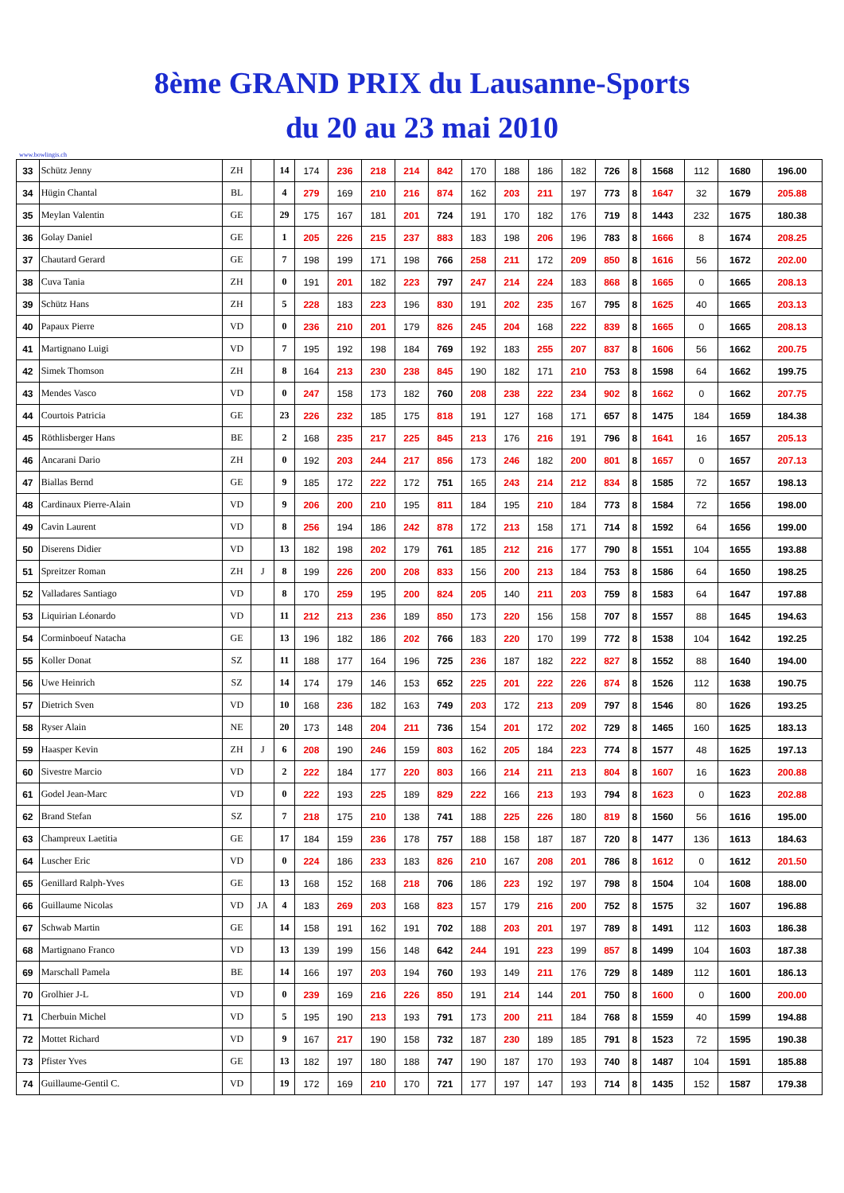8ème GRAND PRIX du Lausanne-Sports
du 20 au 23 mai 2010
www.bowlingis.ch
| 33 | Schütz Jenny | ZH | | 14 | 174 | 236 | 218 | 214 | 842 | 170 | 188 | 186 | 182 | 726 | 8 | 1568 | 112 | 1680 | 196.00 |
| 34 | Hügin Chantal | BL | | 4 | 279 | 169 | 210 | 216 | 874 | 162 | 203 | 211 | 197 | 773 | 8 | 1647 | 32 | 1679 | 205.88 |
| 35 | Meylan Valentin | GE | | 29 | 175 | 167 | 181 | 201 | 724 | 191 | 170 | 182 | 176 | 719 | 8 | 1443 | 232 | 1675 | 180.38 |
| 36 | Golay Daniel | GE | | 1 | 205 | 226 | 215 | 237 | 883 | 183 | 198 | 206 | 196 | 783 | 8 | 1666 | 8 | 1674 | 208.25 |
| 37 | Chautard Gerard | GE | | 7 | 198 | 199 | 171 | 198 | 766 | 258 | 211 | 172 | 209 | 850 | 8 | 1616 | 56 | 1672 | 202.00 |
| 38 | Cuva Tania | ZH | | 0 | 191 | 201 | 182 | 223 | 797 | 247 | 214 | 224 | 183 | 868 | 8 | 1665 | 0 | 1665 | 208.13 |
| 39 | Schütz Hans | ZH | | 5 | 228 | 183 | 223 | 196 | 830 | 191 | 202 | 235 | 167 | 795 | 8 | 1625 | 40 | 1665 | 203.13 |
| 40 | Papaux Pierre | VD | | 0 | 236 | 210 | 201 | 179 | 826 | 245 | 204 | 168 | 222 | 839 | 8 | 1665 | 0 | 1665 | 208.13 |
| 41 | Martignano Luigi | VD | | 7 | 195 | 192 | 198 | 184 | 769 | 192 | 183 | 255 | 207 | 837 | 8 | 1606 | 56 | 1662 | 200.75 |
| 42 | Simek Thomson | ZH | | 8 | 164 | 213 | 230 | 238 | 845 | 190 | 182 | 171 | 210 | 753 | 8 | 1598 | 64 | 1662 | 199.75 |
| 43 | Mendes Vasco | VD | | 0 | 247 | 158 | 173 | 182 | 760 | 208 | 238 | 222 | 234 | 902 | 8 | 1662 | 0 | 1662 | 207.75 |
| 44 | Courtois Patricia | GE | | 23 | 226 | 232 | 185 | 175 | 818 | 191 | 127 | 168 | 171 | 657 | 8 | 1475 | 184 | 1659 | 184.38 |
| 45 | Röthlisberger Hans | BE | | 2 | 168 | 235 | 217 | 225 | 845 | 213 | 176 | 216 | 191 | 796 | 8 | 1641 | 16 | 1657 | 205.13 |
| 46 | Ancarani Dario | ZH | | 0 | 192 | 203 | 244 | 217 | 856 | 173 | 246 | 182 | 200 | 801 | 8 | 1657 | 0 | 1657 | 207.13 |
| 47 | Biallas Bernd | GE | | 9 | 185 | 172 | 222 | 172 | 751 | 165 | 243 | 214 | 212 | 834 | 8 | 1585 | 72 | 1657 | 198.13 |
| 48 | Cardinaux Pierre-Alain | VD | | 9 | 206 | 200 | 210 | 195 | 811 | 184 | 195 | 210 | 184 | 773 | 8 | 1584 | 72 | 1656 | 198.00 |
| 49 | Cavin Laurent | VD | | 8 | 256 | 194 | 186 | 242 | 878 | 172 | 213 | 158 | 171 | 714 | 8 | 1592 | 64 | 1656 | 199.00 |
| 50 | Diserens Didier | VD | | 13 | 182 | 198 | 202 | 179 | 761 | 185 | 212 | 216 | 177 | 790 | 8 | 1551 | 104 | 1655 | 193.88 |
| 51 | Spreitzer Roman | ZH | J | 8 | 199 | 226 | 200 | 208 | 833 | 156 | 200 | 213 | 184 | 753 | 8 | 1586 | 64 | 1650 | 198.25 |
| 52 | Valladares Santiago | VD | | 8 | 170 | 259 | 195 | 200 | 824 | 205 | 140 | 211 | 203 | 759 | 8 | 1583 | 64 | 1647 | 197.88 |
| 53 | Liquirian Léonardo | VD | | 11 | 212 | 213 | 236 | 189 | 850 | 173 | 220 | 156 | 158 | 707 | 8 | 1557 | 88 | 1645 | 194.63 |
| 54 | Corminboeuf Natacha | GE | | 13 | 196 | 182 | 186 | 202 | 766 | 183 | 220 | 170 | 199 | 772 | 8 | 1538 | 104 | 1642 | 192.25 |
| 55 | Koller Donat | SZ | | 11 | 188 | 177 | 164 | 196 | 725 | 236 | 187 | 182 | 222 | 827 | 8 | 1552 | 88 | 1640 | 194.00 |
| 56 | Uwe Heinrich | SZ | | 14 | 174 | 179 | 146 | 153 | 652 | 225 | 201 | 222 | 226 | 874 | 8 | 1526 | 112 | 1638 | 190.75 |
| 57 | Dietrich Sven | VD | | 10 | 168 | 236 | 182 | 163 | 749 | 203 | 172 | 213 | 209 | 797 | 8 | 1546 | 80 | 1626 | 193.25 |
| 58 | Ryser Alain | NE | | 20 | 173 | 148 | 204 | 211 | 736 | 154 | 201 | 172 | 202 | 729 | 8 | 1465 | 160 | 1625 | 183.13 |
| 59 | Haasper Kevin | ZH | J | 6 | 208 | 190 | 246 | 159 | 803 | 162 | 205 | 184 | 223 | 774 | 8 | 1577 | 48 | 1625 | 197.13 |
| 60 | Sivestre Marcio | VD | | 2 | 222 | 184 | 177 | 220 | 803 | 166 | 214 | 211 | 213 | 804 | 8 | 1607 | 16 | 1623 | 200.88 |
| 61 | Godel Jean-Marc | VD | | 0 | 222 | 193 | 225 | 189 | 829 | 222 | 166 | 213 | 193 | 794 | 8 | 1623 | 0 | 1623 | 202.88 |
| 62 | Brand Stefan | SZ | | 7 | 218 | 175 | 210 | 138 | 741 | 188 | 225 | 226 | 180 | 819 | 8 | 1560 | 56 | 1616 | 195.00 |
| 63 | Champreux Laetitia | GE | | 17 | 184 | 159 | 236 | 178 | 757 | 188 | 158 | 187 | 187 | 720 | 8 | 1477 | 136 | 1613 | 184.63 |
| 64 | Luscher Eric | VD | | 0 | 224 | 186 | 233 | 183 | 826 | 210 | 167 | 208 | 201 | 786 | 8 | 1612 | 0 | 1612 | 201.50 |
| 65 | Genillard Ralph-Yves | GE | | 13 | 168 | 152 | 168 | 218 | 706 | 186 | 223 | 192 | 197 | 798 | 8 | 1504 | 104 | 1608 | 188.00 |
| 66 | Guillaume Nicolas | VD | JA | 4 | 183 | 269 | 203 | 168 | 823 | 157 | 179 | 216 | 200 | 752 | 8 | 1575 | 32 | 1607 | 196.88 |
| 67 | Schwab Martin | GE | | 14 | 158 | 191 | 162 | 191 | 702 | 188 | 203 | 201 | 197 | 789 | 8 | 1491 | 112 | 1603 | 186.38 |
| 68 | Martignano Franco | VD | | 13 | 139 | 199 | 156 | 148 | 642 | 244 | 191 | 223 | 199 | 857 | 8 | 1499 | 104 | 1603 | 187.38 |
| 69 | Marschall Pamela | BE | | 14 | 166 | 197 | 203 | 194 | 760 | 193 | 149 | 211 | 176 | 729 | 8 | 1489 | 112 | 1601 | 186.13 |
| 70 | Grolhier J-L | VD | | 0 | 239 | 169 | 216 | 226 | 850 | 191 | 214 | 144 | 201 | 750 | 8 | 1600 | 0 | 1600 | 200.00 |
| 71 | Cherbuin Michel | VD | | 5 | 195 | 190 | 213 | 193 | 791 | 173 | 200 | 211 | 184 | 768 | 8 | 1559 | 40 | 1599 | 194.88 |
| 72 | Mottet Richard | VD | | 9 | 167 | 217 | 190 | 158 | 732 | 187 | 230 | 189 | 185 | 791 | 8 | 1523 | 72 | 1595 | 190.38 |
| 73 | Pfister Yves | GE | | 13 | 182 | 197 | 180 | 188 | 747 | 190 | 187 | 170 | 193 | 740 | 8 | 1487 | 104 | 1591 | 185.88 |
| 74 | Guillaume-Gentil C. | VD | | 19 | 172 | 169 | 210 | 170 | 721 | 177 | 197 | 147 | 193 | 714 | 8 | 1435 | 152 | 1587 | 179.38 |